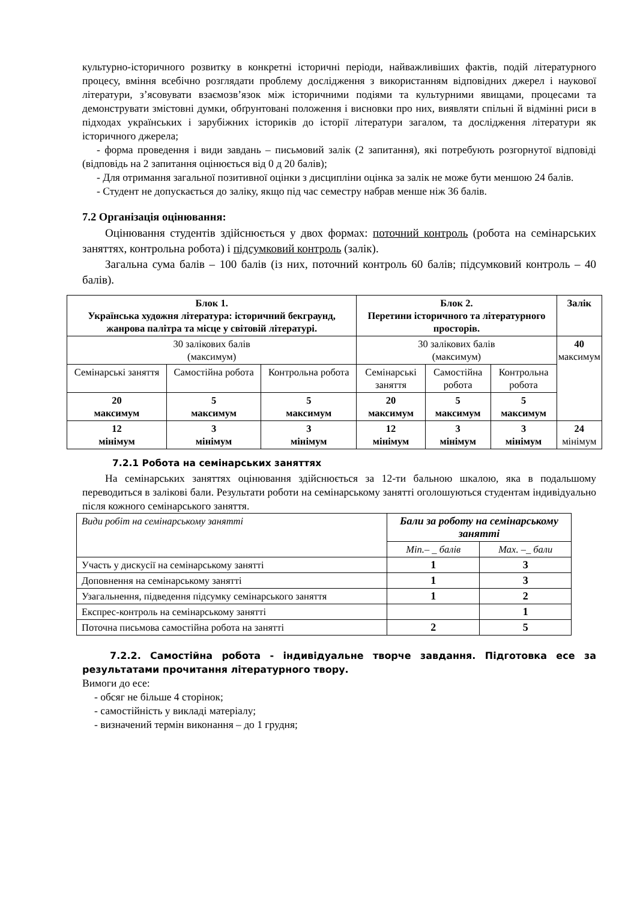культурно-історичного розвитку в конкретні історичні періоди, найважливіших фактів, подій літературного процесу, вміння всебічно розглядати проблему дослідження з використанням відповідних джерел і наукової літератури, з’ясовувати взаємозв’язок між історичними подіями та культурними явищами, процесами та демонструвати змістовні думки, обґрунтовані положення і висновки про них, виявляти спільні й відмінні риси в підходах українських і зарубіжних істориків до історії літератури загалом, та дослідження літератури як історичного джерела;
- форма проведення і види завдань – письмовий залік (2 запитання), які потребують розгорнутої відповіді (відповідь на 2 запитання оцінюється від 0 д 20 балів);
- Для отримання загальної позитивної оцінки з дисципліни оцінка за залік не може бути меншою 24 балів.
- Студент не допускається до заліку, якщо під час семестру набрав менше ніж 36 балів.
7.2 Організація оцінювання:
Оцінювання студентів здійснюється у двох формах: поточний контроль (робота на семінарських заняттях, контрольна робота) і підсумковий контроль (залік).
Загальна сума балів – 100 балів (із них, поточний контроль 60 балів; підсумковий контроль – 40 балів).
| Блок 1. Українська художня література: історичний бекграунд, жанрова палітра та місце у світовій літературі. | | | Блок 2. Перетини історичного та літературного просторів. | | | Залік |
| --- | --- | --- | --- | --- | --- | --- |
| 30 залікових балів (максимум) | | | 30 залікових балів (максимум) | | | 40 максимум |
| Семінарські заняття | Самостійна робота | Контрольна робота | Семінарські заняття | Самостійна робота | Контрольна робота | |
| 20 максимум | 5 максимум | 5 максимум | 20 максимум | 5 максимум | 5 максимум | |
| 12 мінімум | 3 мінімум | 3 мінімум | 12 мінімум | 3 мінімум | 3 мінімум | 24 мінімум |
7.2.1 Робота на семінарських заняттях
На семінарських заняттях оцінювання здійснюється за 12-ти бальною шкалою, яка в подальшому переводиться в залікові бали. Результати роботи на семінарському занятті оголошуються студентам індивідуально після кожного семінарського заняття.
| Види робіт на семінарському занятті | Бали за роботу на семінарському занятті | |
| | Min.– _ балів | Max. –_ бали |
| Участь у дискусії на семінарському занятті | 1 | 3 |
| Доповнення на семінарському занятті | 1 | 3 |
| Узагальнення, підведення підсумку семінарського заняття | 1 | 2 |
| Експрес-контроль на семінарському занятті | | 1 |
| Поточна письмова самостійна робота на занятті | 2 | 5 |
7.2.2. Самостійна робота - індивідуальне творче завдання. Підготовка есе за результатами прочитання літературного твору.
Вимоги до есе:
- обсяг не більше 4 сторінок;
- самостійність у викладі матеріалу;
- визначений термін виконання – до 1 грудня;